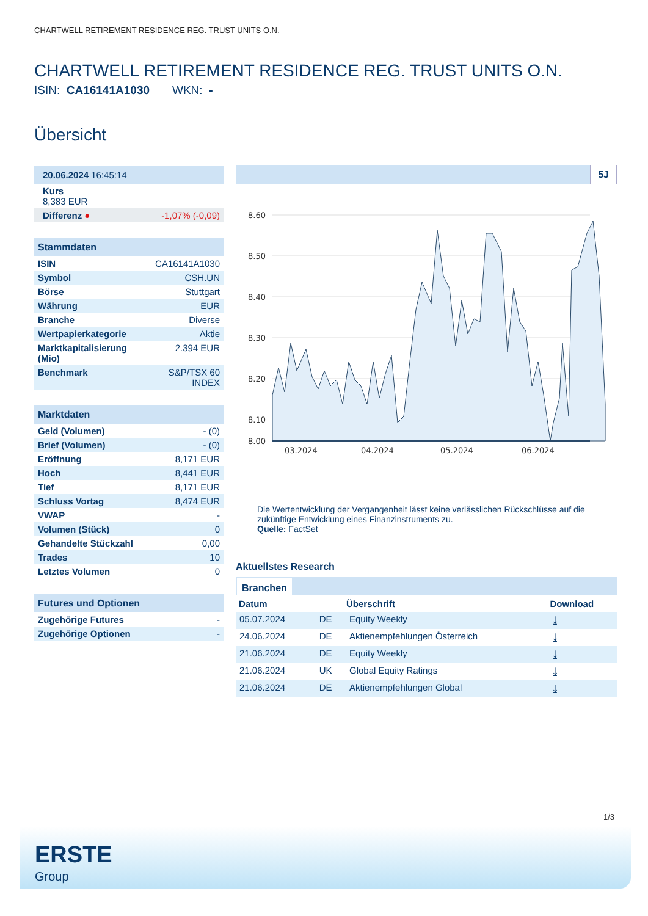CHARTWELL RETIREMENT RESIDENCE REG. TRUST UNITS O.N.
CHARTWELL RETIREMENT RESIDENCE REG. TRUST UNITS O.N.
ISIN: CA16141A1030 WKN: -
Übersicht
| 20.06.2024 16:45:14 | |
| Kurs 8,383 EUR | |
| Differenz ● | -1,07% (-0,09) |
| Stammdaten | |
| --- | --- |
| ISIN | CA16141A1030 |
| Symbol | CSH.UN |
| Börse | Stuttgart |
| Währung | EUR |
| Branche | Diverse |
| Wertpapierkategorie | Aktie |
| Marktkapitalisierung (Mio) | 2.394 EUR |
| Benchmark | S&P/TSX 60 INDEX |
| Marktdaten | |
| --- | --- |
| Geld (Volumen) | - (0) |
| Brief (Volumen) | - (0) |
| Eröffnung | 8,171 EUR |
| Hoch | 8,441 EUR |
| Tief | 8,171 EUR |
| Schluss Vortag | 8,474 EUR |
| VWAP | - |
| Volumen (Stück) | 0 |
| Gehandelte Stückzahl | 0,00 |
| Trades | 10 |
| Letztes Volumen | 0 |
| Futures und Optionen | |
| --- | --- |
| Zugehörige Futures | - |
| Zugehörige Optionen | - |
5J
8.60
8.50
8.40
8.30
8.20
8.10
8.00
03.2024
04.2024
05.2024
06.2024
Die Wertentwicklung der Vergangenheit lässt keine verlässlichen Rückschlüsse auf die zukünftige Entwicklung eines Finanzinstruments zu.
Quelle: FactSet
Aktuellstes Research
Branchen
| Datum | | Überschrift | Download |
| --- | --- | --- | --- |
| 05.07.2024 | DE | Equity Weekly | ⤓ |
| 24.06.2024 | DE | Aktienempfehlungen Österreich | ⤓ |
| 21.06.2024 | DE | Equity Weekly | ⤓ |
| 21.06.2024 | UK | Global Equity Ratings | ⤓ |
| 21.06.2024 | DE | Aktienempfehlungen Global | ⤓ |
1/3
ERSTE
Group